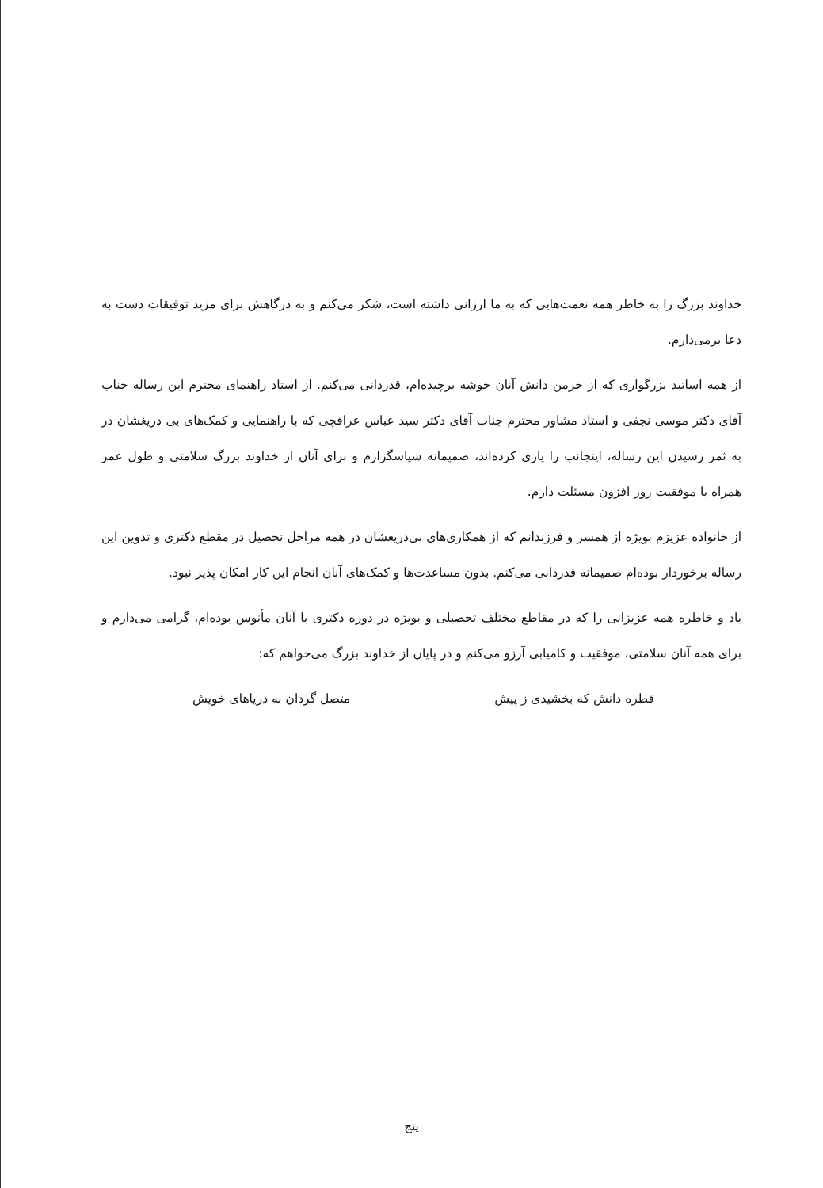خداوند بزرگ را به خاطر همه نعمت‌هایی که به ما ارزانی داشته است، شکر می‌کنم و به درگاهش برای مزید توفیقات دست به دعا برمی‌دارم.
از همه اساتید بزرگواری که از خرمن دانش آنان خوشه برچیده‌ام، قدردانی می‌کنم. از استاد راهنمای محترم این رساله جناب آقای دکتر موسی نجفی و استاد مشاور محترم جناب آقای دکتر سید عباس عراقچی که با راهنمایی و کمک‌های بی دریغشان در به ثمر رسیدن این رساله، اینجانب را یاری کرده‌اند، صمیمانه سپاسگزارم و برای آنان از خداوند بزرگ سلامتی و طول عمر همراه با موفقیت روز افزون مسئلت دارم.
از خانواده عزیزم بویژه از همسر و فرزندانم که از همکاری‌های بی‌دریغشان در همه مراحل تحصیل در مقطع دکتری و تدوین این رساله برخوردار بوده‌ام صمیمانه قدردانی می‌کنم. بدون مساعدت‌ها و کمک‌های آنان انجام این کار امکان پذیر نبود.
یاد و خاطره همه عزیزانی را که در مقاطع مختلف تحصیلی و بویژه در دوره دکتری با آنان مأنوس بوده‌ام، گرامی می‌دارم و برای همه آنان سلامتی، موفقیت و کامیابی آرزو می‌کنم و در پایان از خداوند بزرگ می‌خواهم که:
قطره دانش که بخشیدی ز پیش متصل گردان به دریاهای خویش
پنج